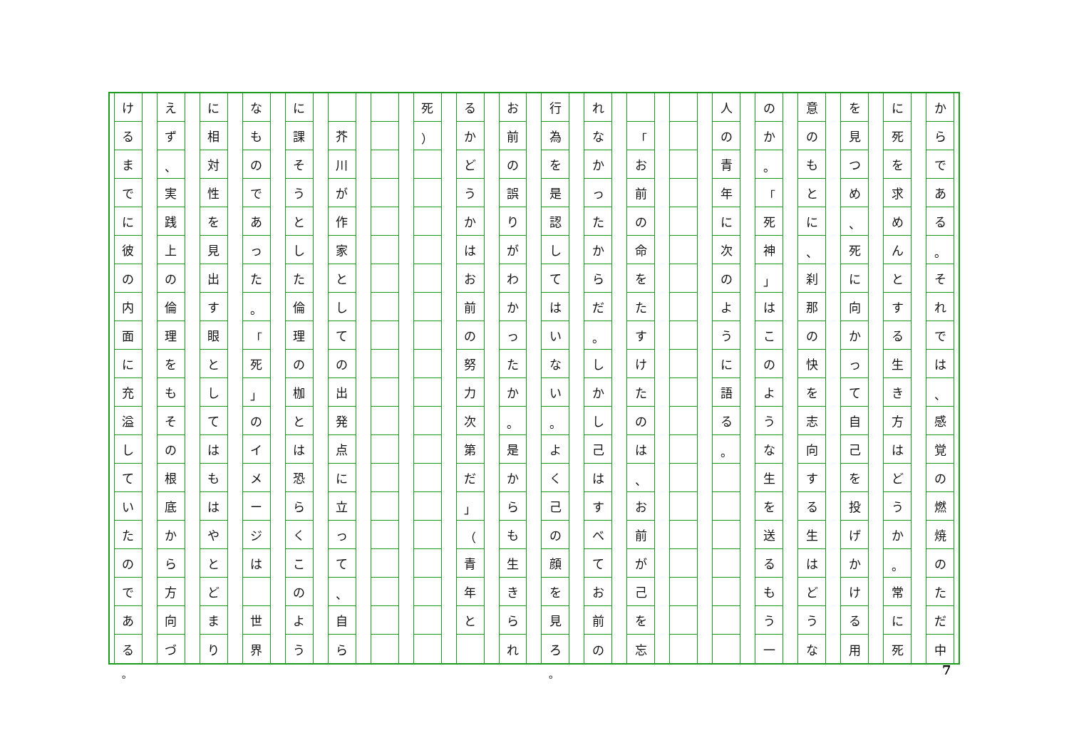からである
。
それでは
、
感覚の燃焼のただ中
に死を求めんとする生き方はどうか
。
常に死
を見つめ
、
死に向かって自己を投げかける用
意のもとに
、
刹那の快を志向する生はどうな
のか
。
「
死神
」
はこのような生を送るもう一
人の青年に次のように語る
。
「
お前の命をたすけたのは
、
お前が己を忘
れなかったからだ
。
しかし己はすべてお前の
行為を是認してはいない
。
よく己の顔を見ろ
お前の誤りがわかったか
。
是からも生きられ
るかどうかはお前の努力次第だ
」
（
青年と
死
）
芥川が作家としての出発点に立って
、
自ら
に課そうとした倫理の枷とは恐らくこのよう
なものであった
。
「
死
」
のイメージは
世界
に相対性を見出す眼としてはもはやとどまり
えず
、
実践上の倫理をもその根底から方向づ
けるまでに彼の内面に充溢していたのである
。 。 7